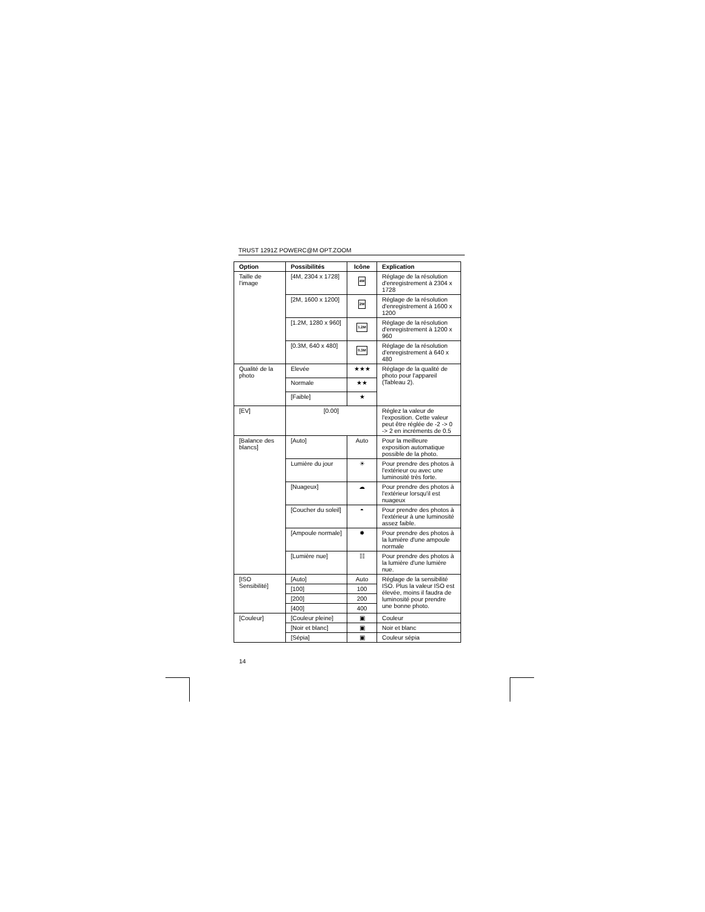TRUST 1291Z POWERC@M OPT.ZOOM
| Option | Possibilités | Icône | Explication |
| --- | --- | --- | --- |
| Taille de l'image | [4M, 2304 x 1728] | 4M | Réglage de la résolution d'enregistrement à 2304 x 1728 |
| | [2M, 1600 x 1200] | 2M | Réglage de la résolution d'enregistrement à 1600 x 1200 |
| | [1.2M, 1280 x 960] | 1.2M | Réglage de la résolution d'enregistrement à 1200 x 960 |
| | [0.3M, 640 x 480] | 0.3M | Réglage de la résolution d'enregistrement à 640 x 480 |
| Qualité de la photo | Elevée | ★★★ | Réglage de la qualité de photo pour l'appareil (Tableau 2). |
| | Normale | ★★ | |
| | [Faible] | ★ | |
| [EV] | [0.00] | | Réglez la valeur de l'exposition. Cette valeur peut être réglée de -2 -> 0 -> 2 en incréments de 0.5 |
| [Balance des blancs] | [Auto] | Auto | Pour la meilleure exposition automatique possible de la photo. |
| | Lumière du jour | ☀ | Pour prendre des photos à l'extérieur ou avec une luminosité très forte. |
| | [Nuageux] | ☁ | Pour prendre des photos à l'extérieur lorsqu'il est nuageux |
| | [Coucher du soleil] | ◓ | Pour prendre des photos à l'extérieur à une luminosité assez faible. |
| | [Ampoule normale] | ✹ | Pour prendre des photos à la lumière d'une ampoule normale |
| | [Lumière nue] | ☷ | Pour prendre des photos à la lumière d'une lumière nue. |
| [ISO Sensibilité] | [Auto] | Auto | Réglage de la sensibilité ISO. Plus la valeur ISO est élevée, moins il faudra de luminosité pour prendre une bonne photo. |
| | [100] | 100 | |
| | [200] | 200 | |
| | [400] | 400 | |
| [Couleur] | [Couleur pleine] | ▣ | Couleur |
| | [Noir et blanc] | ▣ | Noir et blanc |
| | [Sépia] | ▣ | Couleur sépia |
14